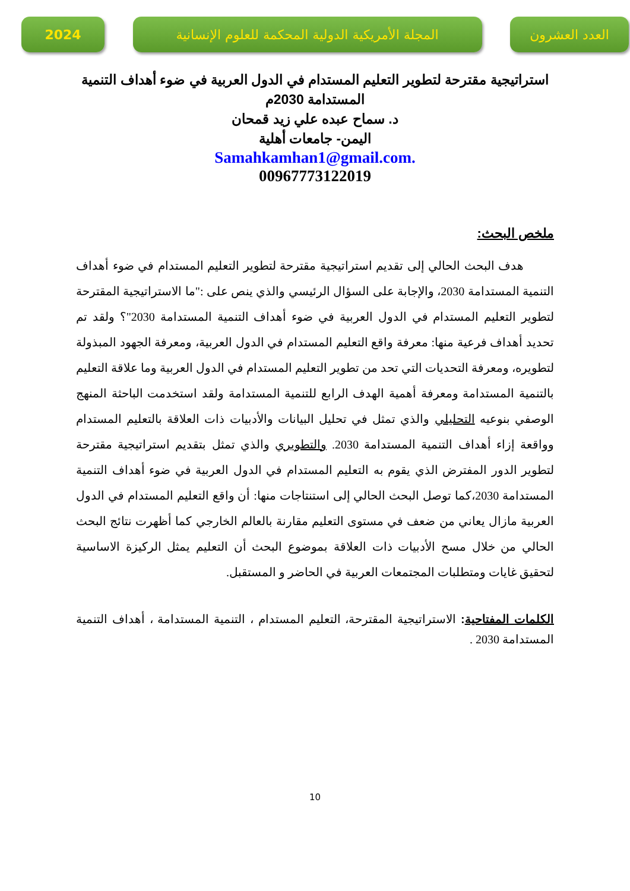العدد العشرون المجلة الأمريكية الدولية المحكمة للعلوم الإنسانية
2024
استراتيجية مقترحة لتطوير التعليم المستدام في الدول العربية في ضوء أهداف التنمية المستدامة 2030م
د. سماح عبده علي زيد قمحان
اليمن- جامعات أهلية
Samahkamhan1@gmail.com.
00967773122019
ملخص البحث:
هدف البحث الحالي إلى تقديم استراتيجية مقترحة لتطوير التعليم المستدام في ضوء أهداف التنمية المستدامة 2030، والإجابة على السؤال الرئيسي والذي ينص على :"ما الاستراتيجية المقترحة لتطوير التعليم المستدام في الدول العربية في ضوء أهداف التنمية المستدامة 2030"؟ ولقد تم تحديد أهداف فرعية منها: معرفة واقع التعليم المستدام في الدول العربية، ومعرفة الجهود المبذولة لتطويره، ومعرفة التحديات التي تحد من تطوير التعليم المستدام في الدول العربية وما علاقة التعليم بالتنمية المستدامة ومعرفة أهمية الهدف الرابع للتنمية المستدامة ولقد استخدمت الباحثة المنهج الوصفي بنوعيه التحليلي والذي تمثل في تحليل البيانات والأدبيات ذات العلاقة بالتعليم المستدام وواقعة إزاء أهداف التنمية المستدامة 2030. والتطويري والذي تمثل بتقديم استراتيجية مقترحة لتطوير الدور المفترض الذي يقوم به التعليم المستدام في الدول العربية في ضوء أهداف التنمية المستدامة 2030،كما توصل البحث الحالي إلى استنتاجات منها: أن واقع التعليم المستدام في الدول العربية مازال يعاني من ضعف في مستوى التعليم مقارنة بالعالم الخارجي كما أظهرت نتائج البحث الحالي من خلال مسح الأدبيات ذات العلاقة بموضوع البحث أن التعليم يمثل الركيزة الاساسية لتحقيق غايات ومتطلبات المجتمعات العربية في الحاضر و المستقبل.
الكلمات المفتاحية: الاستراتيجية المقترحة، التعليم المستدام ، التنمية المستدامة ، أهداف التنمية المستدامة 2030 .
10